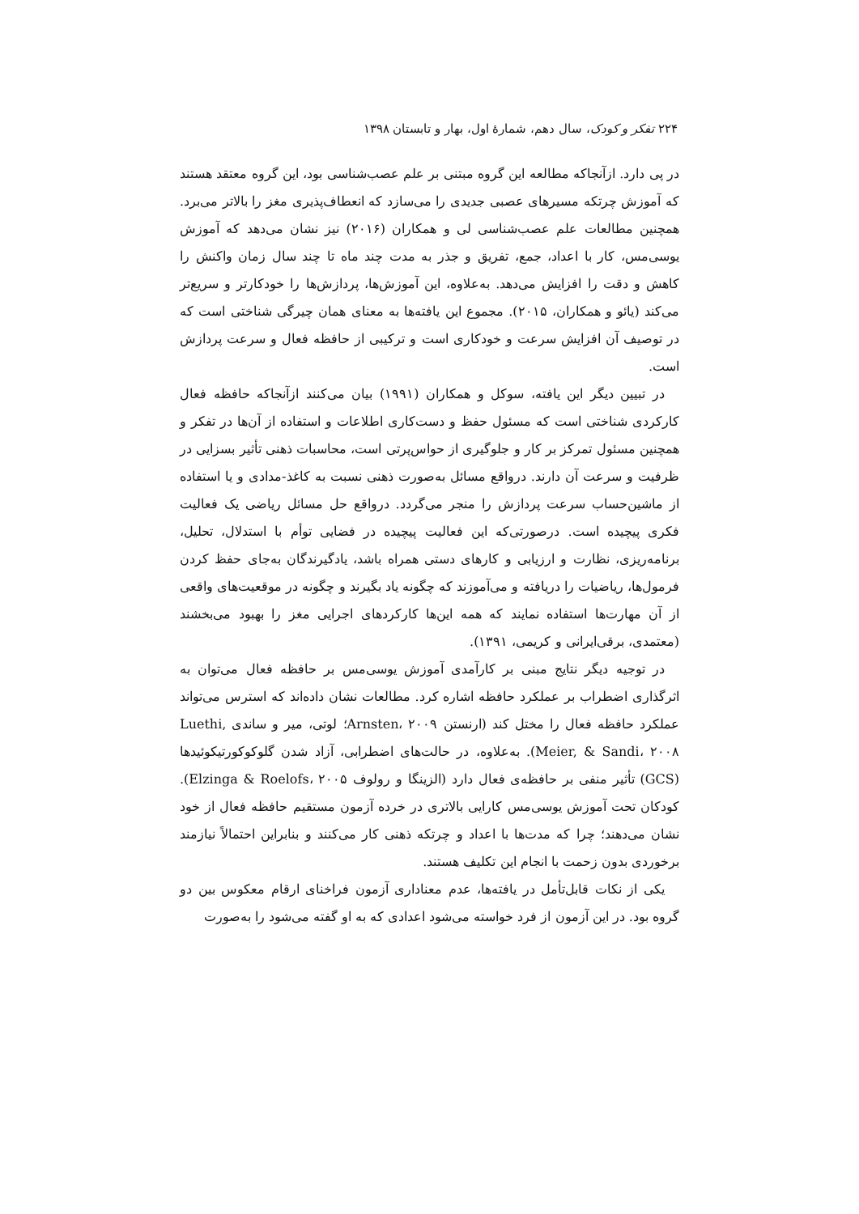۲۲۴ تفکر و کودک، سال دهم، شمارهٔ اول، بهار و تابستان ۱۳۹۸
در پی دارد. ازآنجاکه مطالعه این گروه مبتنی بر علم عصب‌شناسی بود، این گروه معتقد هستند که آموزش چرتکه مسیرهای عصبی جدیدی را می‌سازد که انعطاف‌پذیری مغز را بالاتر می‌برد. همچنین مطالعات علم عصب‌شناسی لی و همکاران (۲۰۱۶) نیز نشان می‌دهد که آموزش یوسی‌مس، کار با اعداد، جمع، تفریق و جذر به مدت چند ماه تا چند سال زمان واکنش را کاهش و دقت را افزایش می‌دهد. به‌علاوه، این آموزش‌ها، پردازش‌ها را خودکارتر و سریع‌تر می‌کند (یائو و همکاران، ۲۰۱۵). مجموع این یافته‌ها به معنای همان چیرگی شناختی است که در توصیف آن افزایش سرعت و خودکاری است و ترکیبی از حافظه فعال و سرعت پردازش است.
در تبیین دیگر این یافته، سوکل و همکاران (۱۹۹۱) بیان می‌کنند ازآنجاکه حافظه فعال کارکردی شناختی است که مسئول حفظ و دست‌کاری اطلاعات و استفاده از آن‌ها در تفکر و همچنین مسئول تمرکز بر کار و جلوگیری از حواس‌پرتی است، محاسبات ذهنی تأثیر بسزایی در ظرفیت و سرعت آن دارند. درواقع مسائل به‌صورت ذهنی نسبت به کاغذ-مدادی و یا استفاده از ماشین‌حساب سرعت پردازش را منجر می‌گردد. درواقع حل مسائل ریاضی یک فعالیت فکری پیچیده است. درصورتی‌که این فعالیت پیچیده در فضایی توأم با استدلال، تحلیل، برنامه‌ریزی، نظارت و ارزیابی و کارهای دستی همراه باشد، یادگیرندگان به‌جای حفظ کردن فرمول‌ها، ریاضیات را دریافته و می‌آموزند که چگونه یاد بگیرند و چگونه در موقعیت‌های واقعی از آن مهارت‌ها استفاده نمایند که همه این‌ها کارکردهای اجرایی مغز را بهبود می‌بخشند (معتمدی، برقی‌ایرانی و کریمی، ۱۳۹۱).
در توجیه دیگر نتایج مبنی بر کارآمدی آموزش یوسی‌مس بر حافظه فعال می‌توان به اثرگذاری اضطراب بر عملکرد حافظه اشاره کرد. مطالعات نشان داده‌اند که استرس می‌تواند عملکرد حافظه فعال را مختل کند (ارنستن Arnsten، ۲۰۰۹؛ لوتی، میر و ساندی Luethi, Meier, & Sandi، ۲۰۰۸). به‌علاوه، در حالت‌های اضطرابی، آزاد شدن گلوکوکورتیکوئیدها (GCS) تأثیر منفی بر حافظه‌ی فعال دارد (الزینگا و رولوف Elzinga & Roelofs، ۲۰۰۵). کودکان تحت آموزش یوسی‌مس کارایی بالاتری در خرده آزمون مستقیم حافظه فعال از خود نشان می‌دهند؛ چرا که مدت‌ها با اعداد و چرتکه ذهنی کار می‌کنند و بنابراین احتمالاً نیازمند برخوردی بدون زحمت با انجام این تکلیف هستند.
یکی از نکات قابل‌تأمل در یافته‌ها، عدم معناداری آزمون فراخنای ارقام معکوس بین دو گروه بود. در این آزمون از فرد خواسته می‌شود اعدادی که به او گفته می‌شود را به‌صورت